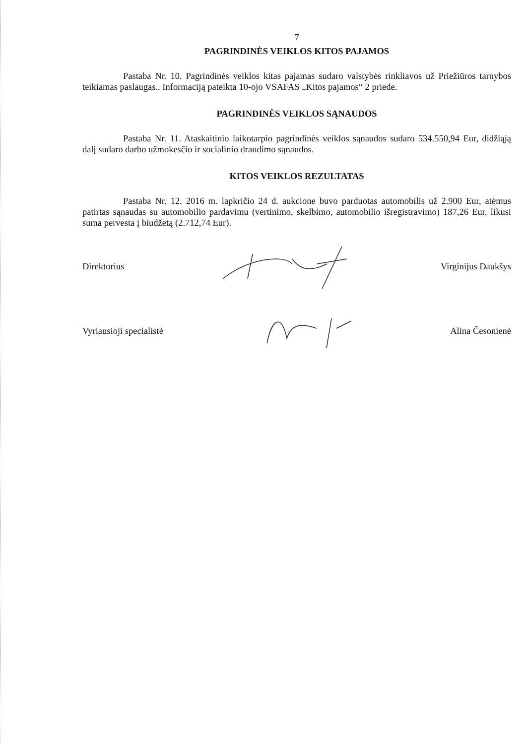7
PAGRINDINĖS VEIKLOS KITOS PAJAMOS
Pastaba Nr. 10. Pagrindinės veiklos kitas pajamas sudaro valstybės rinkliavos už Priežiūros tarnybos teikiamas paslaugas.. Informaciją pateikta 10-ojo VSAFAS „Kitos pajamos“ 2 priede.
PAGRINDINĖS VEIKLOS SĄNAUDOS
Pastaba Nr. 11. Ataskaitinio laikotarpio pagrindinės veiklos sąnaudos sudaro 534.550,94 Eur, didžiąją dalį sudaro darbo užmokesčio ir socialinio draudimo sąnaudos.
KITOS VEIKLOS REZULTATAS
Pastaba Nr. 12. 2016 m. lapkričio 24 d. aukcione buvo parduotas automobilis už 2.900 Eur, atėmus patirtas sąnaudas su automobilio pardavimu (vertinimo, skelbimo, automobilio išregistravimo) 187,26 Eur, likusi suma pervesta į biudžetą (2.712,74 Eur).
Direktorius Virginijus Daukšys
Vyriausioji specialistė Alina Česonienė